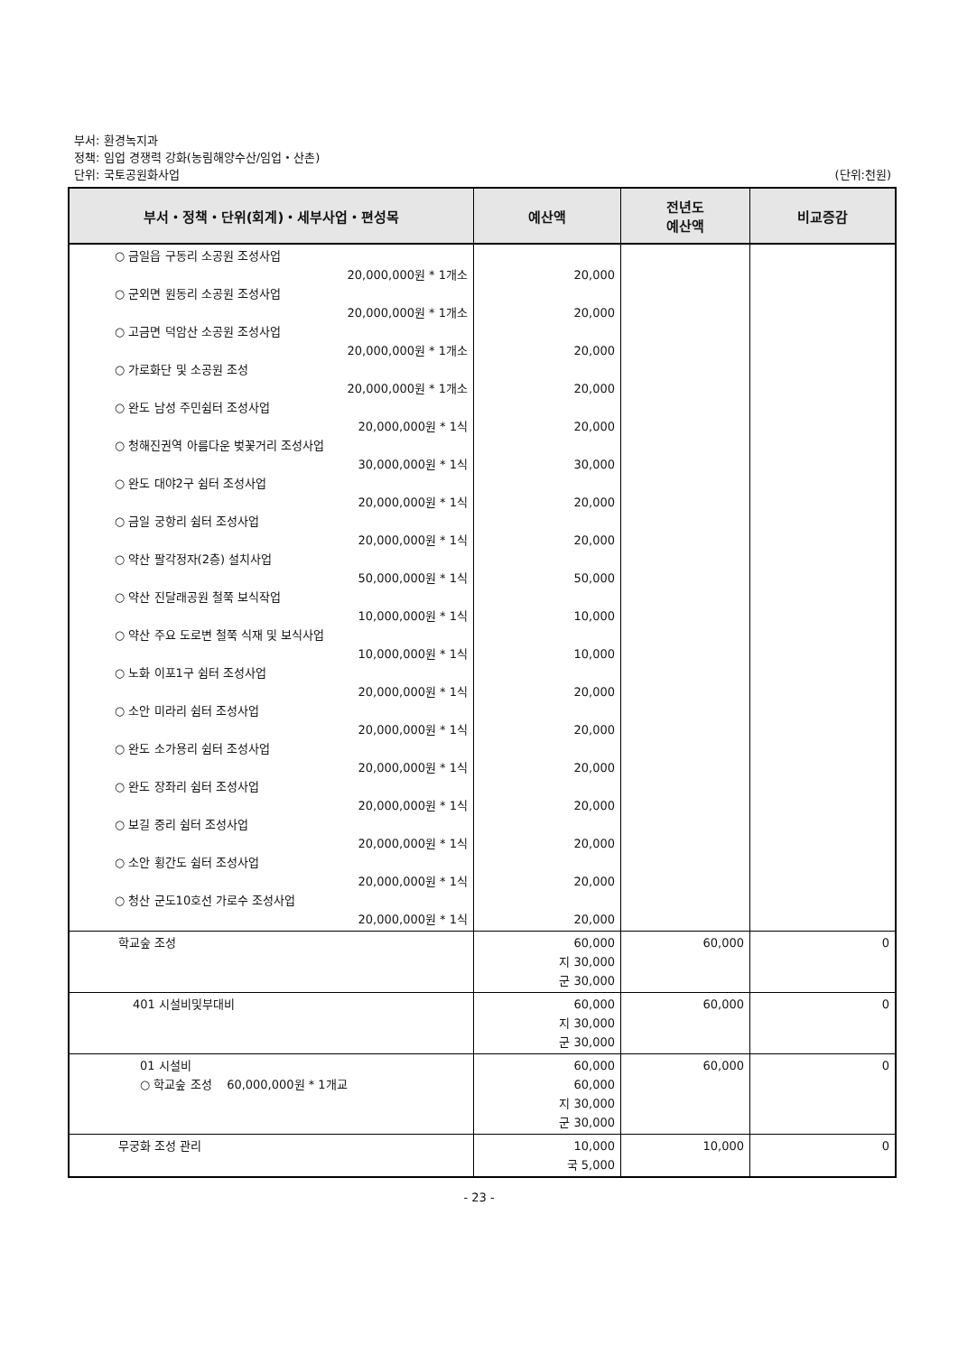부서: 환경녹지과
정책: 임업 경쟁력 강화(농림해양수산/임업・산촌)
단위: 국토공원화사업 (단위:천원)
| 부서・정책・단위(회계)・세부사업・편성목 | 예산액 | 전년도 예산액 | 비교증감 |
| --- | --- | --- | --- |
| ○ 금일읍 구동리 소공원 조성사업 20,000,000원 * 1개소 ○ 군외면 원동리 소공원 조성사업 20,000,000원 * 1개소 ○ 고금면 덕암산 소공원 조성사업 20,000,000원 * 1개소 ○ 가로화단 및 소공원 조성 20,000,000원 * 1개소 ○ 완도 남성 주민쉼터 조성사업 20,000,000원 * 1식 ○ 청해진권역 아름다운 벚꽃거리 조성사업 30,000,000원 * 1식 ○ 완도 대야2구 쉼터 조성사업 20,000,000원 * 1식 ○ 금일 궁항리 쉼터 조성사업 20,000,000원 * 1식 ○ 약산 팔각정자(2층) 설치사업 50,000,000원 * 1식 ○ 약산 진달래공원 철쭉 보식작업 10,000,000원 * 1식 ○ 약산 주요 도로변 철쭉 식재 및 보식사업 10,000,000원 * 1식 ○ 노화 이포1구 쉼터 조성사업 20,000,000원 * 1식 ○ 소안 미라리 쉼터 조성사업 20,000,000원 * 1식 ○ 완도 소가용리 쉼터 조성사업 20,000,000원 * 1식 ○ 완도 장좌리 쉼터 조성사업 20,000,000원 * 1식 ○ 보길 중리 쉼터 조성사업 20,000,000원 * 1식 ○ 소안 횡간도 쉼터 조성사업 20,000,000원 * 1식 ○ 청산 군도10호선 가로수 조성사업 20,000,000원 * 1식 | 20,000 20,000 20,000 20,000 20,000 30,000 20,000 20,000 50,000 10,000 10,000 20,000 20,000 20,000 20,000 20,000 20,000 20,000 | | |
| 학교숲 조성 | 60,000 지 30,000 군 30,000 | 60,000 | 0 |
| 401 시설비및부대비 | 60,000 지 30,000 군 30,000 | 60,000 | 0 |
| 01 시설비 ○ 학교숲 조성 60,000,000원 * 1개교 | 60,000 60,000 지 30,000 군 30,000 | 60,000 | 0 |
| 무궁화 조성 관리 | 10,000 국 5,000 | 10,000 | 0 |
- 23 -